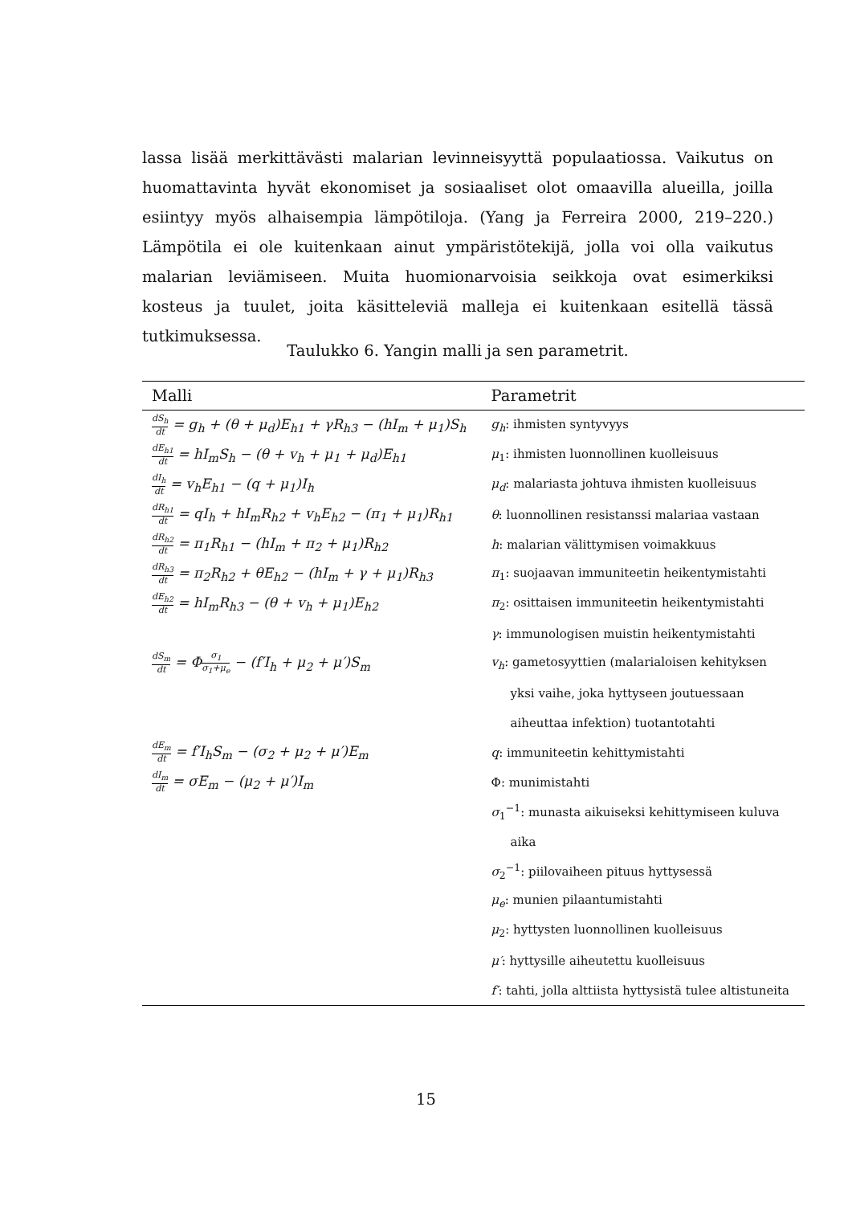lassa lisää merkittävästi malarian levinneisyyttä populaatiossa. Vaikutus on huomattavinta hyvät ekonomiset ja sosiaaliset olot omaavilla alueilla, joilla esiintyy myös alhaisempia lämpötiloja. (Yang ja Ferreira 2000, 219–220.) Lämpötila ei ole kuitenkaan ainut ympäristötekijä, jolla voi olla vaikutus malarian leviämiseen. Muita huomionarvoisia seikkoja ovat esimerkiksi kosteus ja tuulet, joita käsitteleviä malleja ei kuitenkaan esitellä tässä tutkimuksessa.
Taulukko 6. Yangin malli ja sen parametrit.
| Malli | Parametrit |
| --- | --- |
| dS<sub>h</sub> dt = g<sub>h</sub> + (θ + μ<sub>d</sub>)E<sub>h1</sub> + γR<sub>h3</sub> − (hI<sub>m</sub> + μ<sub>1</sub>)S<sub>h</sub> | g<sub>h</sub> : ihmisten syntyvyys |
| dE<sub>h1</sub> dt = hI<sub>m</sub>S<sub>h</sub> − (θ + v<sub>h</sub> + μ<sub>1</sub> + μ<sub>d</sub>)E<sub>h1</sub> | μ<sub>1</sub>: ihmisten luonnollinen kuolleisuus |
| dI<sub>h</sub> dt = v<sub>h</sub>E<sub>h1</sub> − (q + μ<sub>1</sub>)I<sub>h</sub> | μ<sub>d</sub> : malariasta johtuva ihmisten kuolleisuus |
| dR<sub>h1</sub> dt = qI<sub>h</sub> + hI<sub>m</sub>R<sub>h2</sub> + v<sub>h</sub>E<sub>h2</sub> − (π<sub>1</sub> + μ<sub>1</sub>)R<sub>h1</sub> | θ : luonnollinen resistanssi malariaa vastaan |
| dR<sub>h2</sub> dt = π<sub>1</sub>R<sub>h1</sub> − (hI<sub>m</sub> + π<sub>2</sub> + μ<sub>1</sub>)R<sub>h2</sub> | h : malarian välittymisen voimakkuus |
| dR<sub>h3</sub> dt = π<sub>2</sub>R<sub>h2</sub> + θE<sub>h2</sub> − (hI<sub>m</sub> + γ + μ<sub>1</sub>)R<sub>h3</sub> | π<sub>1</sub>: suojaavan immuniteetin heikentymistahti |
| dE<sub>h2</sub> dt = hI<sub>m</sub>R<sub>h3</sub> − (θ + v<sub>h</sub> + μ<sub>1</sub>)E<sub>h2</sub> | π<sub>2</sub>: osittaisen immuniteetin heikentymistahti |
| | γ : immunologisen muistin heikentymistahti |
| dS<sub>m</sub> dt = Φ σ<sub>1</sub> σ<sub>1</sub>+μ<sub>e</sub> − (f′I<sub>h</sub> + μ<sub>2</sub> + μ′)S<sub>m</sub> | v<sub>h</sub> : gametosyyttien (malarialoisen kehityksen |
| | yksi vaihe, joka hyttyseen joutuessaan |
| | aiheuttaa infektion) tuotantotahti |
| dE<sub>m</sub> dt = f′I<sub>h</sub>S<sub>m</sub> − (σ<sub>2</sub> + μ<sub>2</sub> + μ′)E<sub>m</sub> | q : immuniteetin kehittymistahti |
| dI<sub>m</sub> dt = σE<sub>m</sub> − (μ<sub>2</sub> + μ′)I<sub>m</sub> | Φ: munimistahti |
| | σ<sub>1</sub><sup>−1</sup>: munasta aikuiseksi kehittymiseen kuluva |
| | aika |
| | σ<sub>2</sub><sup>−1</sup>: piilovaiheen pituus hyttysessä |
| | μ<sub>e</sub> : munien pilaantumistahti |
| | μ<sub>2</sub>: hyttysten luonnollinen kuolleisuus |
| | μ′ : hyttysille aiheutettu kuolleisuus |
| | f′ : tahti, jolla alttiista hyttysistä tulee altistuneita |
15